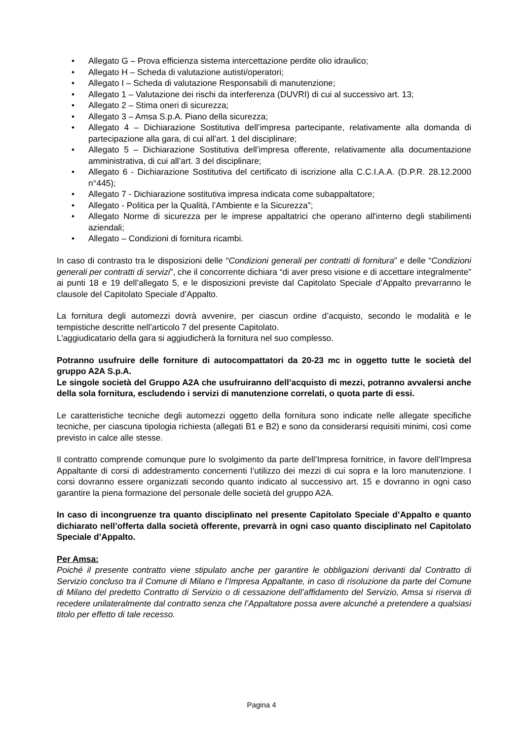• Allegato G – Prova efficienza sistema intercettazione perdite olio idraulico;
• Allegato H – Scheda di valutazione autisti/operatori;
• Allegato I – Scheda di valutazione Responsabili di manutenzione;
• Allegato 1 – Valutazione dei rischi da interferenza (DUVRI) di cui al successivo art. 13;
• Allegato 2 – Stima oneri di sicurezza;
• Allegato 3 – Amsa S.p.A. Piano della sicurezza;
• Allegato 4 – Dichiarazione Sostitutiva dell’impresa partecipante, relativamente alla domanda di partecipazione alla gara, di cui all’art. 1 del disciplinare;
• Allegato 5 – Dichiarazione Sostitutiva dell’impresa offerente, relativamente alla documentazione amministrativa, di cui all’art. 3 del disciplinare;
• Allegato 6 - Dichiarazione Sostitutiva del certificato di iscrizione alla C.C.I.A.A. (D.P.R. 28.12.2000 n°445);
• Allegato 7 - Dichiarazione sostitutiva impresa indicata come subappaltatore;
• Allegato - Politica per la Qualità, l’Ambiente e la Sicurezza”;
• Allegato Norme di sicurezza per le imprese appaltatrici che operano all'interno degli stabilimenti aziendali;
• Allegato – Condizioni di fornitura ricambi.
In caso di contrasto tra le disposizioni delle “Condizioni generali per contratti di fornitura” e delle “Condizioni generali per contratti di servizi”, che il concorrente dichiara “di aver preso visione e di accettare integralmente” ai punti 18 e 19 dell’allegato 5, e le disposizioni previste dal Capitolato Speciale d’Appalto prevarranno le clausole del Capitolato Speciale d’Appalto.
La fornitura degli automezzi dovrà avvenire, per ciascun ordine d’acquisto, secondo le modalità e le tempistiche descritte nell’articolo 7 del presente Capitolato.
L’aggiudicatario della gara si aggiudicherà la fornitura nel suo complesso.
Potranno usufruire delle forniture di autocompattatori da 20-23 mc in oggetto tutte le società del gruppo A2A S.p.A.
Le singole società del Gruppo A2A che usufruiranno dell’acquisto di mezzi, potranno avvalersi anche della sola fornitura, escludendo i servizi di manutenzione correlati, o quota parte di essi.
Le caratteristiche tecniche degli automezzi oggetto della fornitura sono indicate nelle allegate specifiche tecniche, per ciascuna tipologia richiesta (allegati B1 e B2) e sono da considerarsi requisiti minimi, così come previsto in calce alle stesse.
Il contratto comprende comunque pure lo svolgimento da parte dell’Impresa fornitrice, in favore dell’Impresa Appaltante di corsi di addestramento concernenti l’utilizzo dei mezzi di cui sopra e la loro manutenzione. I corsi dovranno essere organizzati secondo quanto indicato al successivo art. 15 e dovranno in ogni caso garantire la piena formazione del personale delle società del gruppo A2A.
In caso di incongruenze tra quanto disciplinato nel presente Capitolato Speciale d’Appalto e quanto dichiarato nell’offerta dalla società offerente, prevarrà in ogni caso quanto disciplinato nel Capitolato Speciale d’Appalto.
Per Amsa:
Poiché il presente contratto viene stipulato anche per garantire le obbligazioni derivanti dal Contratto di Servizio concluso tra il Comune di Milano e l’Impresa Appaltante, in caso di risoluzione da parte del Comune di Milano del predetto Contratto di Servizio o di cessazione dell’affidamento del Servizio, Amsa si riserva di recedere unilateralmente dal contratto senza che l’Appaltatore possa avere alcunché a pretendere a qualsiasi titolo per effetto di tale recesso.
Pagina 4